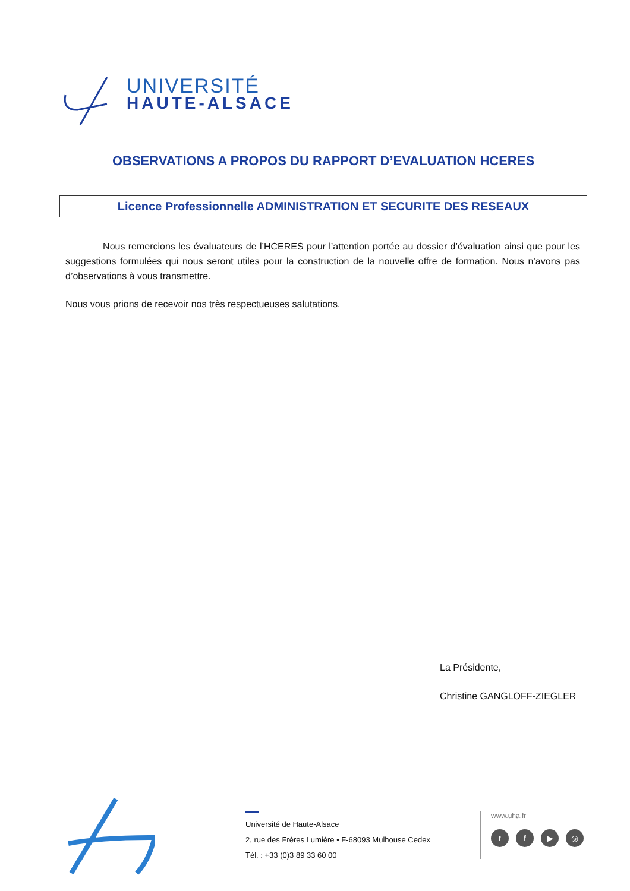UNIVERSITÉ
HAUTE-ALSACE
OBSERVATIONS A PROPOS DU RAPPORT D’EVALUATION HCERES
Licence Professionnelle ADMINISTRATION ET SECURITE DES RESEAUX
Nous remercions les évaluateurs de l’HCERES pour l’attention portée au dossier d’évaluation ainsi que pour les suggestions formulées qui nous seront utiles pour la construction de la nouvelle offre de formation. Nous n’avons pas d’observations à vous transmettre.
Nous vous prions de recevoir nos très respectueuses salutations.
La Présidente,
Christine GANGLOFF-ZIEGLER
Université de Haute-Alsace
2, rue des Frères Lumière • F-68093 Mulhouse Cedex
Tél. : +33 (0)3 89 33 60 00
www.uha.fr
tf ▶ ◎